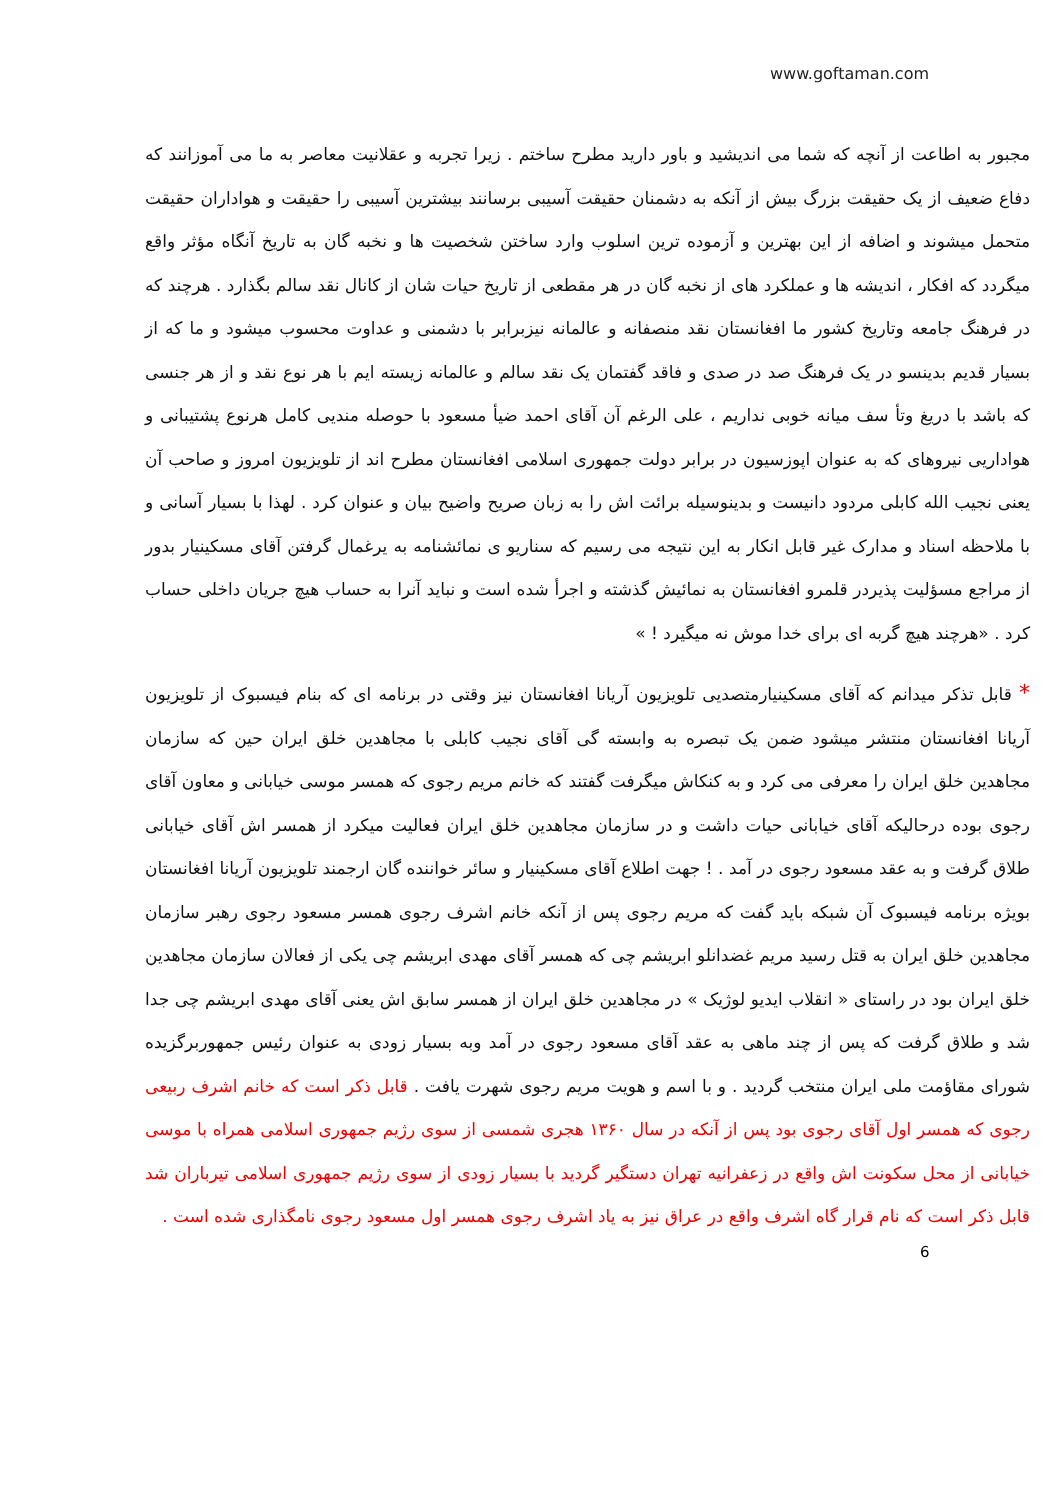www.goftaman.com
مجبور به اطاعت از آنچه که شما می اندیشید و باور دارید مطرح ساختم . زیرا تجربه و عقلانیت معاصر به ما می آموزانند که دفاع ضعیف از یک حقیقت بزرگ بیش از آنکه به دشمنان حقیقت آسیبی برسانند بیشترین آسیبی را حقیقت و هواداران حقیقت متحمل میشوند و اضافه از این بهترین و آزموده ترین اسلوب وارد ساختن شخصیت ها و نخبه گان به تاریخ آنگاه مؤثر واقع میگردد که افکار ، اندیشه ها و عملکرد های از نخبه گان در هر مقطعی از تاریخ حیات شان از کانال نقد سالم بگذارد . هرچند که در فرهنگ جامعه وتاریخ کشور ما افغانستان نقد منصفانه و عالمانه نیزبرابر با دشمنی و عداوت محسوب میشود و ما که از بسیار قدیم بدینسو در یک فرهنگ صد در صدی و فاقد گفتمان یک نقد سالم و عالمانه زیسته ایم با هر نوع نقد و از هر جنسی که باشد با دریغ وتأ سف میانه خوبی نداریم ، علی الرغم آن آقای احمد ضیأ مسعود با حوصله مندیی کامل هرنوع پشتیبانی و هواداریی نیروهای که به عنوان اپوزسیون در برابر دولت جمهوری اسلامی افغانستان مطرح اند از تلویزیون امروز و صاحب آن یعنی نجیب الله کابلی مردود دانیست و بدینوسیله برائت اش را به زبان صریح واضیح بیان و عنوان کرد . لهذا با بسیار آسانی و با ملاحظه اسناد و مدارک غیر قابل انکار به این نتیجه می رسیم که سناریو ی نمائشنامه به یرغمال گرفتن آقای مسکینیار بدور از مراجع مسؤلیت پذیردر قلمرو افغانستان به نمائیش گذشته و اجرأ شده است و نباید آنرا به حساب هیچ جریان داخلی حساب کرد . «هرچند هیچ گربه ای برای خدا موش نه میگیرد ! »
* قابل تذکر میدانم که آقای مسکینیارمتصدیی تلویزیون آریانا افغانستان نیز وقتی در برنامه ای که بنام فیسبوک از تلویزیون آریانا افغانستان منتشر میشود ضمن یک تبصره به وابسته گی آقای نجیب کابلی با مجاهدین خلق ایران حین که سازمان مجاهدین خلق ایران را معرفی می کرد و به کنکاش میگرفت گفتند که خانم مریم رجوی که همسر موسی خیابانی و معاون آقای رجوی بوده درحالیکه آقای خیابانی حیات داشت و در سازمان مجاهدین خلق ایران فعالیت میکرد از همسر اش آقای خیابانی طلاق گرفت و به عقد مسعود رجوی در آمد . ! جهت اطلاع آقای مسکینیار و سائر خواننده گان ارجمند تلویزیون آریانا افغانستان بویژه برنامه فیسبوک آن شبکه باید گفت که مریم رجوی پس از آنکه خانم اشرف رجوی همسر مسعود رجوی رهبر سازمان مجاهدین خلق ایران به قتل رسید مریم غضدانلو ابریشم چی که همسر آقای مهدی ابریشم چی یکی از فعالان سازمان مجاهدین خلق ایران بود در راستای « انقلاب ایدیو لوژیک » در مجاهدین خلق ایران از همسر سابق اش یعنی آقای مهدی ابریشم چی جدا شد و طلاق گرفت که پس از چند ماهی به عقد آقای مسعود رجوی در آمد وبه بسیار زودی به عنوان رئیس جمهوربرگزیده شورای مقاؤمت ملی ایران منتخب گردید . و با اسم و هویت مریم رجوی شهرت یافت . قابل ذکر است که خانم اشرف ربیعی رجوی که همسر اول آقای رجوی بود پس از آنکه در سال ۱۳۶۰ هجری شمسی از سوی رژیم جمهوری اسلامی همراه با موسی خیابانی از محل سکونت اش واقع در زعفرانیه تهران دستگیر گردید با بسیار زودی از سوی رژیم جمهوری اسلامی تیرباران شد قابل ذکر است که نام قرار گاه اشرف واقع در عراق نیز به یاد اشرف رجوی همسر اول مسعود رجوی نامگذاری شده است .
6